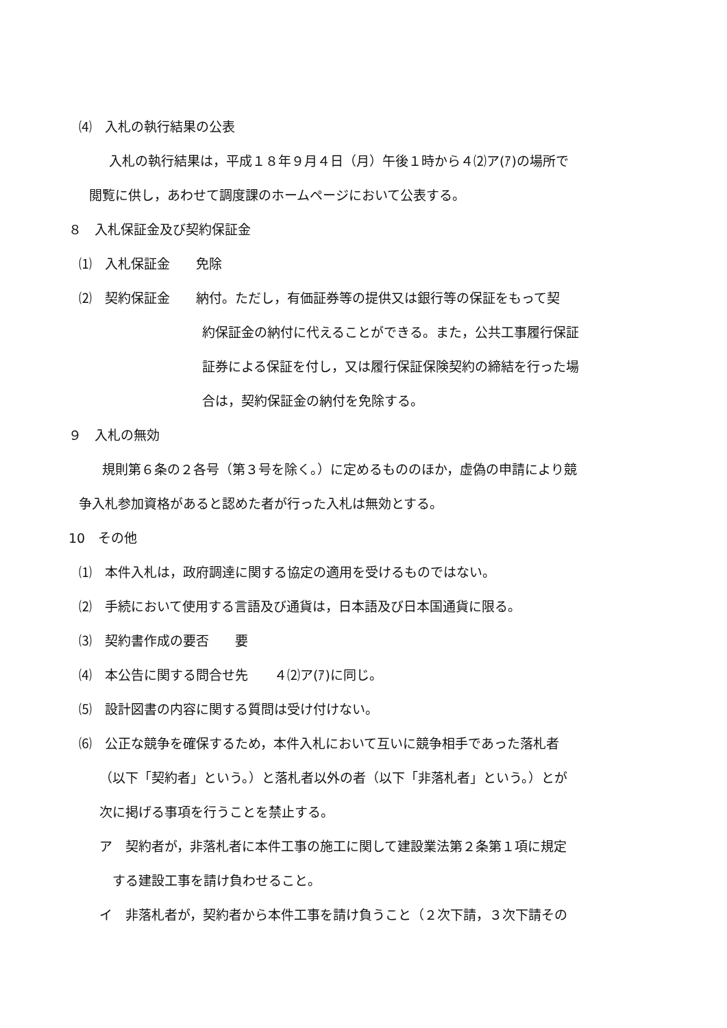⑷　入札の執行結果の公表
　入札の執行結果は，平成１８年９月４日（月）午後１時から４⑵ア(ｱ)の場所で
閲覧に供し，あわせて調度課のホームページにおいて公表する。
８　入札保証金及び契約保証金
⑴　入札保証金　　免除
⑵　契約保証金　　納付。ただし，有価証券等の提供又は銀行等の保証をもって契
約保証金の納付に代えることができる。また，公共工事履行保証
証券による保証を付し，又は履行保証保険契約の締結を行った場
合は，契約保証金の納付を免除する。
９　入札の無効
　規則第６条の２各号（第３号を除く。）に定めるもののほか，虚偽の申請により競
争入札参加資格があると認めた者が行った入札は無効とする。
10　その他
⑴　本件入札は，政府調達に関する協定の適用を受けるものではない。
⑵　手続において使用する言語及び通貨は，日本語及び日本国通貨に限る。
⑶　契約書作成の要否　　要
⑷　本公告に関する問合せ先　　４⑵ア(ｱ)に同じ。
⑸　設計図書の内容に関する質問は受け付けない。
⑹　公正な競争を確保するため，本件入札において互いに競争相手であった落札者
（以下「契約者」という。）と落札者以外の者（以下「非落札者」という。）とが
次に掲げる事項を行うことを禁止する。
ア　契約者が，非落札者に本件工事の施工に関して建設業法第２条第１項に規定
　する建設工事を請け負わせること。
イ　非落札者が，契約者から本件工事を請け負うこと（２次下請，３次下請その